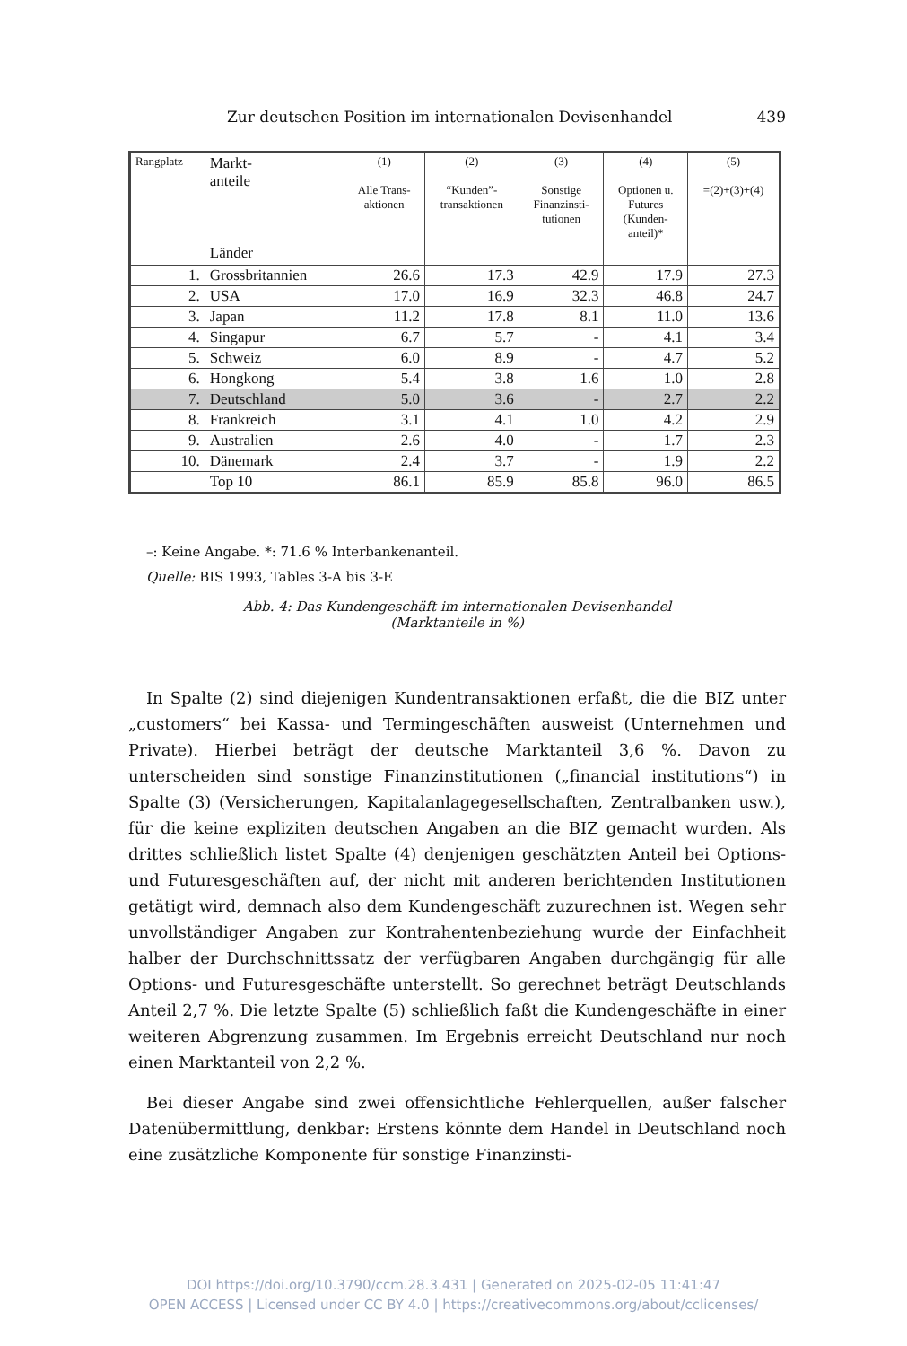Zur deutschen Position im internationalen Devisenhandel 439
| Rangplatz | Markt- anteile Länder | (1) Alle Trans- aktionen | (2) “Kunden”- transaktionen | (3) Sonstige Finanzinsti- tutionen | (4) Optionen u. Futures (Kunden- anteil)* | (5) =(2)+(3)+(4) |
| --- | --- | --- | --- | --- | --- | --- |
| 1. | Grossbritannien | 26.6 | 17.3 | 42.9 | 17.9 | 27.3 |
| 2. | USA | 17.0 | 16.9 | 32.3 | 46.8 | 24.7 |
| 3. | Japan | 11.2 | 17.8 | 8.1 | 11.0 | 13.6 |
| 4. | Singapur | 6.7 | 5.7 | - | 4.1 | 3.4 |
| 5. | Schweiz | 6.0 | 8.9 | - | 4.7 | 5.2 |
| 6. | Hongkong | 5.4 | 3.8 | 1.6 | 1.0 | 2.8 |
| 7. | Deutschland | 5.0 | 3.6 | - | 2.7 | 2.2 |
| 8. | Frankreich | 3.1 | 4.1 | 1.0 | 4.2 | 2.9 |
| 9. | Australien | 2.6 | 4.0 | - | 1.7 | 2.3 |
| 10. | Dänemark | 2.4 | 3.7 | - | 1.9 | 2.2 |
| | Top 10 | 86.1 | 85.9 | 85.8 | 96.0 | 86.5 |
–: Keine Angabe. *: 71.6 % Interbankenanteil.
Quelle: BIS 1993, Tables 3-A bis 3-E
Abb. 4: Das Kundengeschäft im internationalen Devisenhandel
(Marktanteile in %)
In Spalte (2) sind diejenigen Kundentransaktionen erfaßt, die die BIZ unter „customers“ bei Kassa- und Termingeschäften ausweist (Unternehmen und Private). Hierbei beträgt der deutsche Marktanteil 3,6 %. Davon zu unterscheiden sind sonstige Finanzinstitutionen („financial institutions“) in Spalte (3) (Versicherungen, Kapitalanlagegesellschaften, Zentralbanken usw.), für die keine expliziten deutschen Angaben an die BIZ gemacht wurden. Als drittes schließlich listet Spalte (4) denjenigen geschätzten Anteil bei Options- und Futuresgeschäften auf, der nicht mit anderen berichtenden Institutionen getätigt wird, demnach also dem Kundengeschäft zuzurechnen ist. Wegen sehr unvollständiger Angaben zur Kontrahentenbeziehung wurde der Einfachheit halber der Durchschnittssatz der verfügbaren Angaben durchgängig für alle Options- und Futuresgeschäfte unterstellt. So gerechnet beträgt Deutschlands Anteil 2,7 %. Die letzte Spalte (5) schließlich faßt die Kundengeschäfte in einer weiteren Abgrenzung zusammen. Im Ergebnis erreicht Deutschland nur noch einen Marktanteil von 2,2 %.
Bei dieser Angabe sind zwei offensichtliche Fehlerquellen, außer falscher Datenübermittlung, denkbar: Erstens könnte dem Handel in Deutschland noch eine zusätzliche Komponente für sonstige Finanzinsti-
DOI https://doi.org/10.3790/ccm.28.3.431 | Generated on 2025-02-05 11:41:47
OPEN ACCESS | Licensed under CC BY 4.0 | https://creativecommons.org/about/cclicenses/